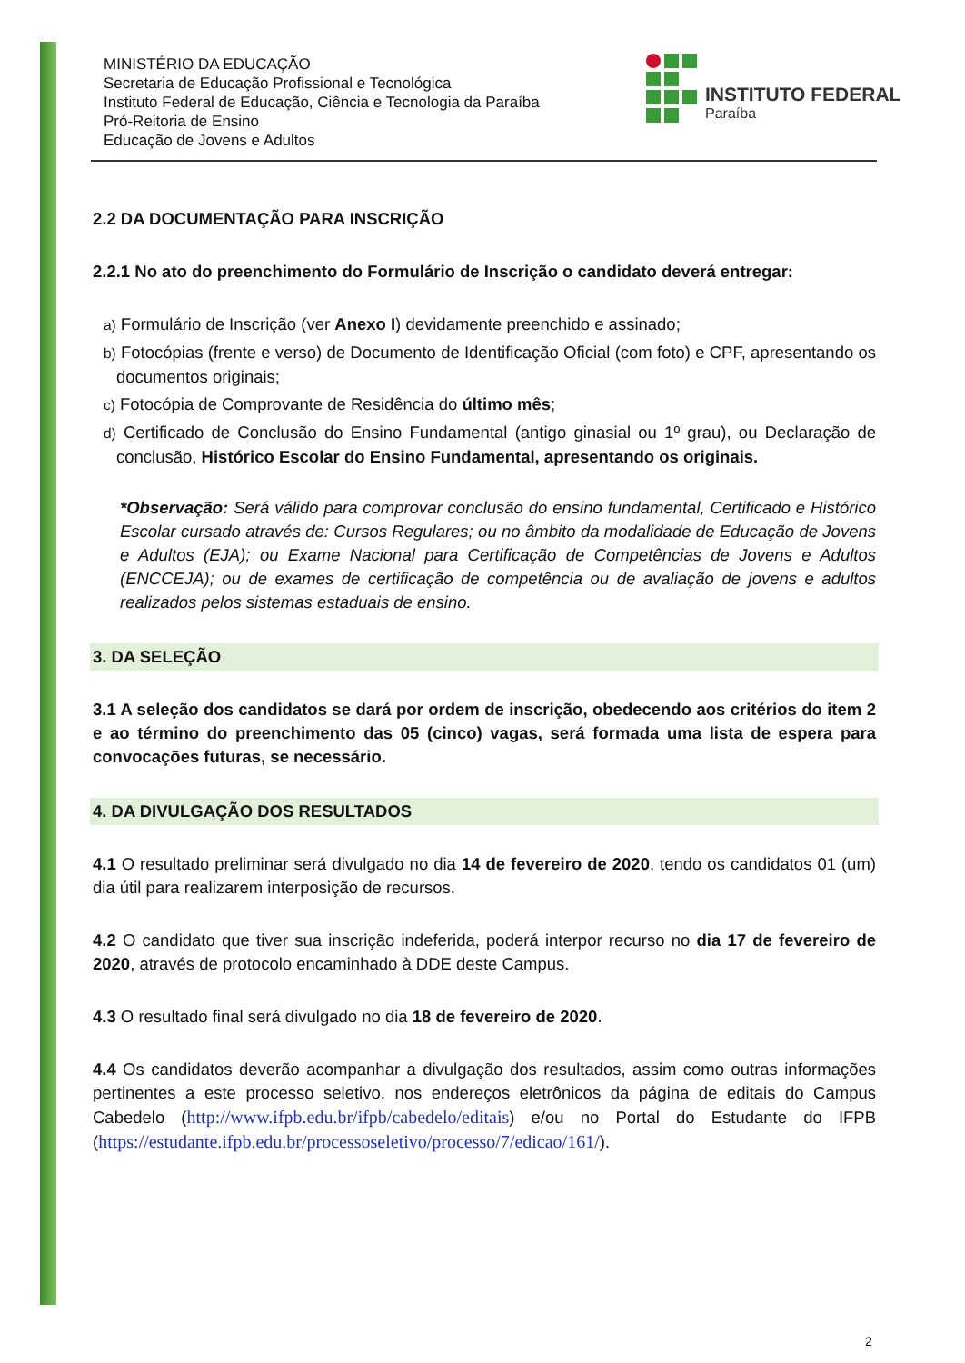MINISTÉRIO DA EDUCAÇÃO
Secretaria de Educação Profissional e Tecnológica
Instituto Federal de Educação, Ciência e Tecnologia da Paraíba
Pró-Reitoria de Ensino
Educação de Jovens e Adultos
INSTITUTO FEDERAL
Paraíba
2.2 DA DOCUMENTAÇÃO PARA INSCRIÇÃO
2.2.1 No ato do preenchimento do Formulário de Inscrição o candidato deverá entregar:
a) Formulário de Inscrição (ver Anexo I) devidamente preenchido e assinado;
b) Fotocópias (frente e verso) de Documento de Identificação Oficial (com foto) e CPF, apresentando os documentos originais;
c) Fotocópia de Comprovante de Residência do último mês;
d) Certificado de Conclusão do Ensino Fundamental (antigo ginasial ou 1º grau), ou Declaração de conclusão, Histórico Escolar do Ensino Fundamental, apresentando os originais.
*Observação: Será válido para comprovar conclusão do ensino fundamental, Certificado e Histórico Escolar cursado através de: Cursos Regulares; ou no âmbito da modalidade de Educação de Jovens e Adultos (EJA); ou Exame Nacional para Certificação de Competências de Jovens e Adultos (ENCCEJA); ou de exames de certificação de competência ou de avaliação de jovens e adultos realizados pelos sistemas estaduais de ensino.
3. DA SELEÇÃO
3.1 A seleção dos candidatos se dará por ordem de inscrição, obedecendo aos critérios do item 2 e ao término do preenchimento das 05 (cinco) vagas, será formada uma lista de espera para convocações futuras, se necessário.
4. DA DIVULGAÇÃO DOS RESULTADOS
4.1 O resultado preliminar será divulgado no dia 14 de fevereiro de 2020, tendo os candidatos 01 (um) dia útil para realizarem interposição de recursos.
4.2 O candidato que tiver sua inscrição indeferida, poderá interpor recurso no dia 17 de fevereiro de 2020, através de protocolo encaminhado à DDE deste Campus.
4.3 O resultado final será divulgado no dia 18 de fevereiro de 2020.
4.4 Os candidatos deverão acompanhar a divulgação dos resultados, assim como outras informações pertinentes a este processo seletivo, nos endereços eletrônicos da página de editais do Campus Cabedelo (http://www.ifpb.edu.br/ifpb/cabedelo/editais) e/ou no Portal do Estudante do IFPB (https://estudante.ifpb.edu.br/processoseletivo/processo/7/edicao/161/).
2